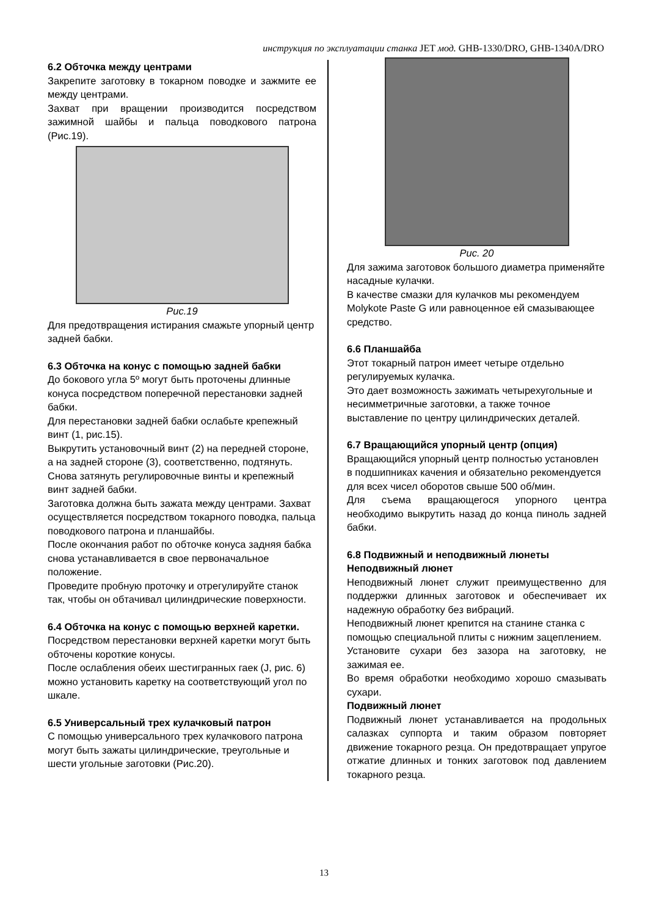инструкция по эксплуатации станка JET мод. GHB-1330/DRO, GHB-1340A/DRO
6.2 Обточка между центрами
Закрепите заготовку в токарном поводке и зажмите ее между центрами.
Захват при вращении производится посредством зажимной шайбы и пальца поводкового патрона (Рис.19).
Рис.19
Для предотвращения истирания смажьте упорный центр задней бабки.
6.3 Обточка на конус с помощью задней бабки
До бокового угла 5º могут быть проточены длинные конуса посредством поперечной перестановки задней бабки.
Для перестановки задней бабки ослабьте крепежный винт (1, рис.15).
Выкрутить установочный винт (2) на передней стороне, а на задней стороне (3), соответственно, подтянуть.
Снова затянуть регулировочные винты и крепежный винт задней бабки.
Заготовка должна быть зажата между центрами. Захват осуществляется посредством токарного поводка, пальца поводкового патрона и планшайбы.
После окончания работ по обточке конуса задняя бабка снова устанавливается в свое первоначальное положение.
Проведите пробную проточку и отрегулируйте станок так, чтобы он обтачивал цилиндрические поверхности.
6.4 Обточка на конус с помощью верхней каретки.
Посредством перестановки верхней каретки могут быть обточены короткие конусы.
После ослабления обеих шестигранных гаек (J, рис. 6) можно установить каретку на соответствующий угол по шкале.
6.5 Универсальный трех кулачковый патрон
С помощью универсального трех кулачкового патрона могут быть зажаты цилиндрические, треугольные и шести угольные заготовки (Рис.20).
Рис. 20
Для зажима заготовок большого диаметра применяйте насадные кулачки.
В качестве смазки для кулачков мы рекомендуем Molykote Paste G или равноценное ей смазывающее средство.
6.6 Планшайба
Этот токарный патрон имеет четыре отдельно регулируемых кулачка.
Это дает возможность зажимать четырехугольные и несимметричные заготовки, а также точное выставление по центру цилиндрических деталей.
6.7 Вращающийся упорный центр (опция)
Вращающийся упорный центр полностью установлен в подшипниках качения и обязательно рекомендуется для всех чисел оборотов свыше 500 об/мин.
Для съема вращающегося упорного центра необходимо выкрутить назад до конца пиноль задней бабки.
6.8 Подвижный и неподвижный люнеты
Неподвижный люнет
Неподвижный люнет служит преимущественно для поддержки длинных заготовок и обеспечивает их надежную обработку без вибраций.
Неподвижный люнет крепится на станине станка с помощью специальной плиты с нижним зацеплением.
Установите сухари без зазора на заготовку, не зажимая ее.
Во время обработки необходимо хорошо смазывать сухари.
Подвижный люнет
Подвижный люнет устанавливается на продольных салазках суппорта и таким образом повторяет движение токарного резца. Он предотвращает упругое отжатие длинных и тонких заготовок под давлением токарного резца.
13